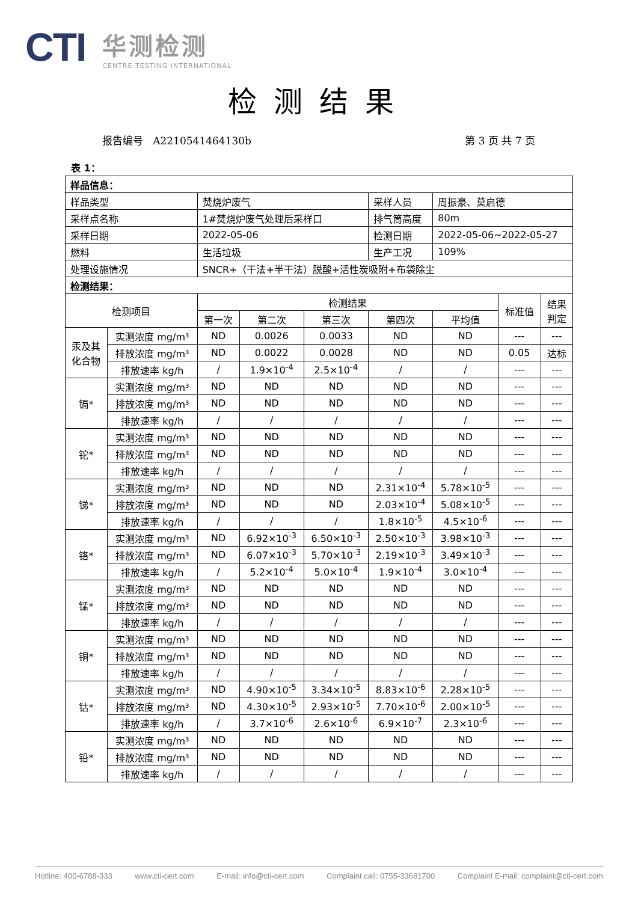CTI
华测检测
CENTRE TESTING INTERNATIONAL
检测结果
报告编号 A2210541464130b 第 3 页 共 7 页
表 1：
| 样品信息： | | | | | | | | |
| 样品类型 | | 焚烧炉废气 | | | 采样人员 | 周振豪、莫启德 | | |
| 采样点名称 | | 1#焚烧炉废气处理后采样口 | | | 排气筒高度 | 80m | | |
| 采样日期 | | 2022-05-06 | | | 检测日期 | 2022-05-06~2022-05-27 | | |
| 燃料 | | 生活垃圾 | | | 生产工况 | 109% | | |
| 处理设施情况 | | SNCR+（干法+半干法）脱酸+活性炭吸附+布袋除尘 | | | | | | |
| 检测结果： | | | | | | | | |
| 检测项目 | | 检测结果 | | | | | 标准值 | 结果 判定 |
| | | 第一次 | 第二次 | 第三次 | 第四次 | 平均值 | | |
| 汞及其 化合物 | 实测浓度 mg/m³ | ND | 0.0026 | 0.0033 | ND | ND | --- | --- |
| | 排放浓度 mg/m³ | ND | 0.0022 | 0.0028 | ND | ND | 0.05 | 达标 |
| | 排放速率 kg/h | / | 1.9×10<sup>-4</sup> | 2.5×10<sup>-4</sup> | / | / | --- | --- |
| 镉* | 实测浓度 mg/m³ | ND | ND | ND | ND | ND | --- | --- |
| | 排放浓度 mg/m³ | ND | ND | ND | ND | ND | --- | --- |
| | 排放速率 kg/h | / | / | / | / | / | --- | --- |
| 铊* | 实测浓度 mg/m³ | ND | ND | ND | ND | ND | --- | --- |
| | 排放浓度 mg/m³ | ND | ND | ND | ND | ND | --- | --- |
| | 排放速率 kg/h | / | / | / | / | / | --- | --- |
| 锑* | 实测浓度 mg/m³ | ND | ND | ND | 2.31×10<sup>-4</sup> | 5.78×10<sup>-5</sup> | --- | --- |
| | 排放浓度 mg/m³ | ND | ND | ND | 2.03×10<sup>-4</sup> | 5.08×10<sup>-5</sup> | --- | --- |
| | 排放速率 kg/h | / | / | / | 1.8×10<sup>-5</sup> | 4.5×10<sup>-6</sup> | --- | --- |
| 铬* | 实测浓度 mg/m³ | ND | 6.92×10<sup>-3</sup> | 6.50×10<sup>-3</sup> | 2.50×10<sup>-3</sup> | 3.98×10<sup>-3</sup> | --- | --- |
| | 排放浓度 mg/m³ | ND | 6.07×10<sup>-3</sup> | 5.70×10<sup>-3</sup> | 2.19×10<sup>-3</sup> | 3.49×10<sup>-3</sup> | --- | --- |
| | 排放速率 kg/h | / | 5.2×10<sup>-4</sup> | 5.0×10<sup>-4</sup> | 1.9×10<sup>-4</sup> | 3.0×10<sup>-4</sup> | --- | --- |
| 锰* | 实测浓度 mg/m³ | ND | ND | ND | ND | ND | --- | --- |
| | 排放浓度 mg/m³ | ND | ND | ND | ND | ND | --- | --- |
| | 排放速率 kg/h | / | / | / | / | / | --- | --- |
| 铜* | 实测浓度 mg/m³ | ND | ND | ND | ND | ND | --- | --- |
| | 排放浓度 mg/m³ | ND | ND | ND | ND | ND | --- | --- |
| | 排放速率 kg/h | / | / | / | / | / | --- | --- |
| 钴* | 实测浓度 mg/m³ | ND | 4.90×10<sup>-5</sup> | 3.34×10<sup>-5</sup> | 8.83×10<sup>-6</sup> | 2.28×10<sup>-5</sup> | --- | --- |
| | 排放浓度 mg/m³ | ND | 4.30×10<sup>-5</sup> | 2.93×10<sup>-5</sup> | 7.70×10<sup>-6</sup> | 2.00×10<sup>-5</sup> | --- | --- |
| | 排放速率 kg/h | / | 3.7×10<sup>-6</sup> | 2.6×10<sup>-6</sup> | 6.9×10<sup>-7</sup> | 2.3×10<sup>-6</sup> | --- | --- |
| 铅* | 实测浓度 mg/m³ | ND | ND | ND | ND | ND | --- | --- |
| | 排放浓度 mg/m³ | ND | ND | ND | ND | ND | --- | --- |
| | 排放速率 kg/h | / | / | / | / | / | --- | --- |
Hotline: 400-6788-333 www.cti-cert.com E-mail: info@cti-cert.com Complaint call: 0755-33681700 Complaint E-mail: complaint@cti-cert.com